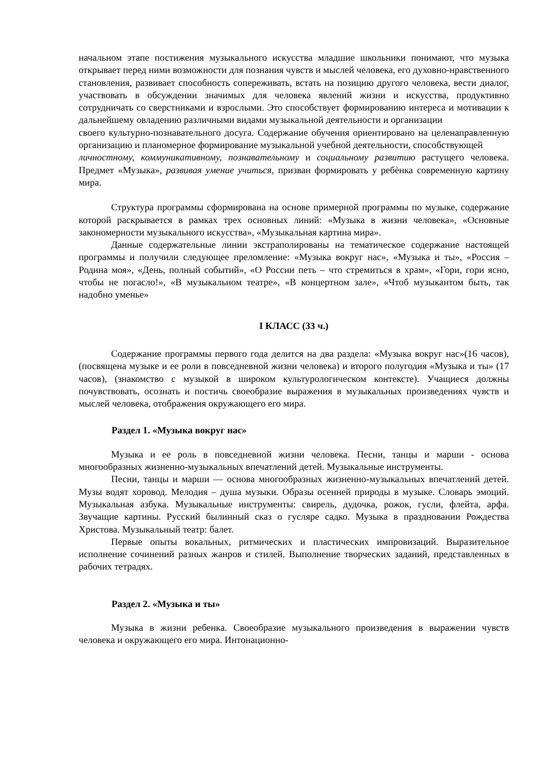начальном этапе постижения музыкального искусства младшие школьники понимают, что музыка открывает перед ними возможности для познания чувств и мыслей человека, его духовно-нравственного становления, развивает способность сопереживать, встать на позицию другого человека, вести диалог, участвовать в обсуждении значимых для человека явлений жизни и искусства, продуктивно сотрудничать со сверстниками и взрослыми. Это способствует формированию интереса и мотивации к дальнейшему овладению различными видами музыкальной деятельности и организации
своего культурно-познавательного досуга. Содержание обучения ориентировано на целенаправленную организацию и планомерное формирование музыкальной учебной деятельности, способствующей
личностному, коммуникативному, познавательному и социальному развитию растущего человека. Предмет «Музыка», развивая умение учиться, призван формировать у ребѐнка современную картину мира.
Структура программы сформирована на основе примерной программы по музыке, содержание которой раскрывается в рамках трех основных линий: «Музыка в жизни человека», «Основные закономерности музыкального искусства», «Музыкальная картина мира».
Данные содержательные линии экстраполированы на тематическое содержание настоящей программы и получили следующее преломление: «Музыка вокруг нас», «Музыка и ты», «Россия – Родина моя», «День, полный событий», «О России петь – что стремиться в храм», «Гори, гори ясно, чтобы не погасло!», «В музыкальном театре», «В концертном зале», «Чтоб музыкантом быть, так надобно уменье»
I КЛАСС (33 ч.)
Содержание программы первого года делится на два раздела: «Музыка вокруг нас»(16 часов), (посвящена музыке и ее роли в повседневной жизни человека) и второго полугодия «Музыка и ты» (17 часов), (знакомство с музыкой в широком культурологическом контексте). Учащиеся должны почувствовать, осознать и постичь своеобразие выражения в музыкальных произведениях чувств и мыслей человека, отображения окружающего его мира.
Раздел 1. «Музыка вокруг нас»
Музыка и ее роль в повседневной жизни человека. Песни, танцы и марши - основа многообразных жизненно-музыкальных впечатлений детей. Музыкальные инструменты.
Песни, танцы и марши — основа многообразных жизненно-музыкальных впечатлений детей. Музы водят хоровод. Мелодия – душа музыки. Образы осенней природы в музыке. Словарь эмоций. Музыкальная азбука. Музыкальные инструменты: свирель, дудочка, рожок, гусли, флейта, арфа. Звучащие картины. Русский былинный сказ о гусляре садко. Музыка в праздновании Рождества Христова. Музыкальный театр: балет.
Первые опыты вокальных, ритмических и пластических импровизаций. Выразительное исполнение сочинений разных жанров и стилей. Выполнение творческих заданий, представленных в рабочих тетрадях.
Раздел 2. «Музыка и ты»
Музыка в жизни ребенка. Своеобразие музыкального произведения в выражении чувств человека и окружающего его мира. Интонационно-